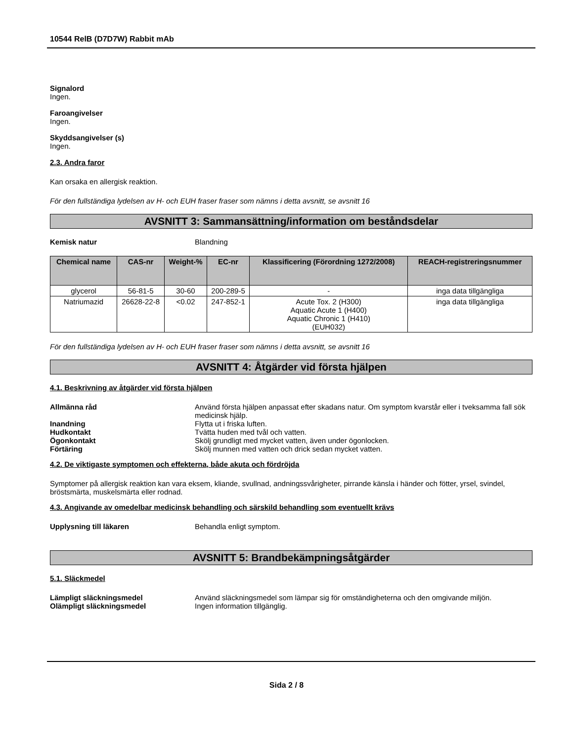10544 RelB (D7D7W) Rabbit mAb
Signalord
Ingen.
Faroangivelser
Ingen.
Skyddsangivelser (s)
Ingen.
2.3. Andra faror
Kan orsaka en allergisk reaktion.
För den fullständiga lydelsen av H- och EUH fraser fraser som nämns i detta avsnitt, se avsnitt 16
AVSNITT 3: Sammansättning/information om beståndsdelar
Kemisk natur Blandning
| Chemical name | CAS-nr | Weight-% | EC-nr | Klassificering (Förordning 1272/2008) | REACH-registreringsnummer |
| --- | --- | --- | --- | --- | --- |
| glycerol | 56-81-5 | 30-60 | 200-289-5 | - | inga data tillgängliga |
| Natriumazid | 26628-22-8 | <0.02 | 247-852-1 | Acute Tox. 2 (H300) Aquatic Acute 1 (H400) Aquatic Chronic 1 (H410) (EUH032) | inga data tillgängliga |
För den fullständiga lydelsen av H- och EUH fraser fraser som nämns i detta avsnitt, se avsnitt 16
AVSNITT 4: Åtgärder vid första hjälpen
4.1. Beskrivning av åtgärder vid första hjälpen
Allmänna råd Använd första hjälpen anpassat efter skadans natur. Om symptom kvarstår eller i tveksamma fall sök medicinsk hjälp.
Inandning Flytta ut i friska luften.
Hudkontakt Tvätta huden med tvål och vatten.
Ögonkontakt Skölj grundligt med mycket vatten, även under ögonlocken.
Förtäring Skölj munnen med vatten och drick sedan mycket vatten.
4.2. De viktigaste symptomen och effekterna, både akuta och fördröjda
Symptomer på allergisk reaktion kan vara eksem, kliande, svullnad, andningssvårigheter, pirrande känsla i händer och fötter, yrsel, svindel, bröstsmärta, muskelsmärta eller rodnad.
4.3. Angivande av omedelbar medicinsk behandling och särskild behandling som eventuellt krävs
Upplysning till läkaren Behandla enligt symptom.
AVSNITT 5: Brandbekämpningsåtgärder
5.1. Släckmedel
Lämpligt släckningsmedel Använd släckningsmedel som lämpar sig för omständigheterna och den omgivande miljön.
Olämpligt släckningsmedel Ingen information tillgänglig.
Sida 2 / 8